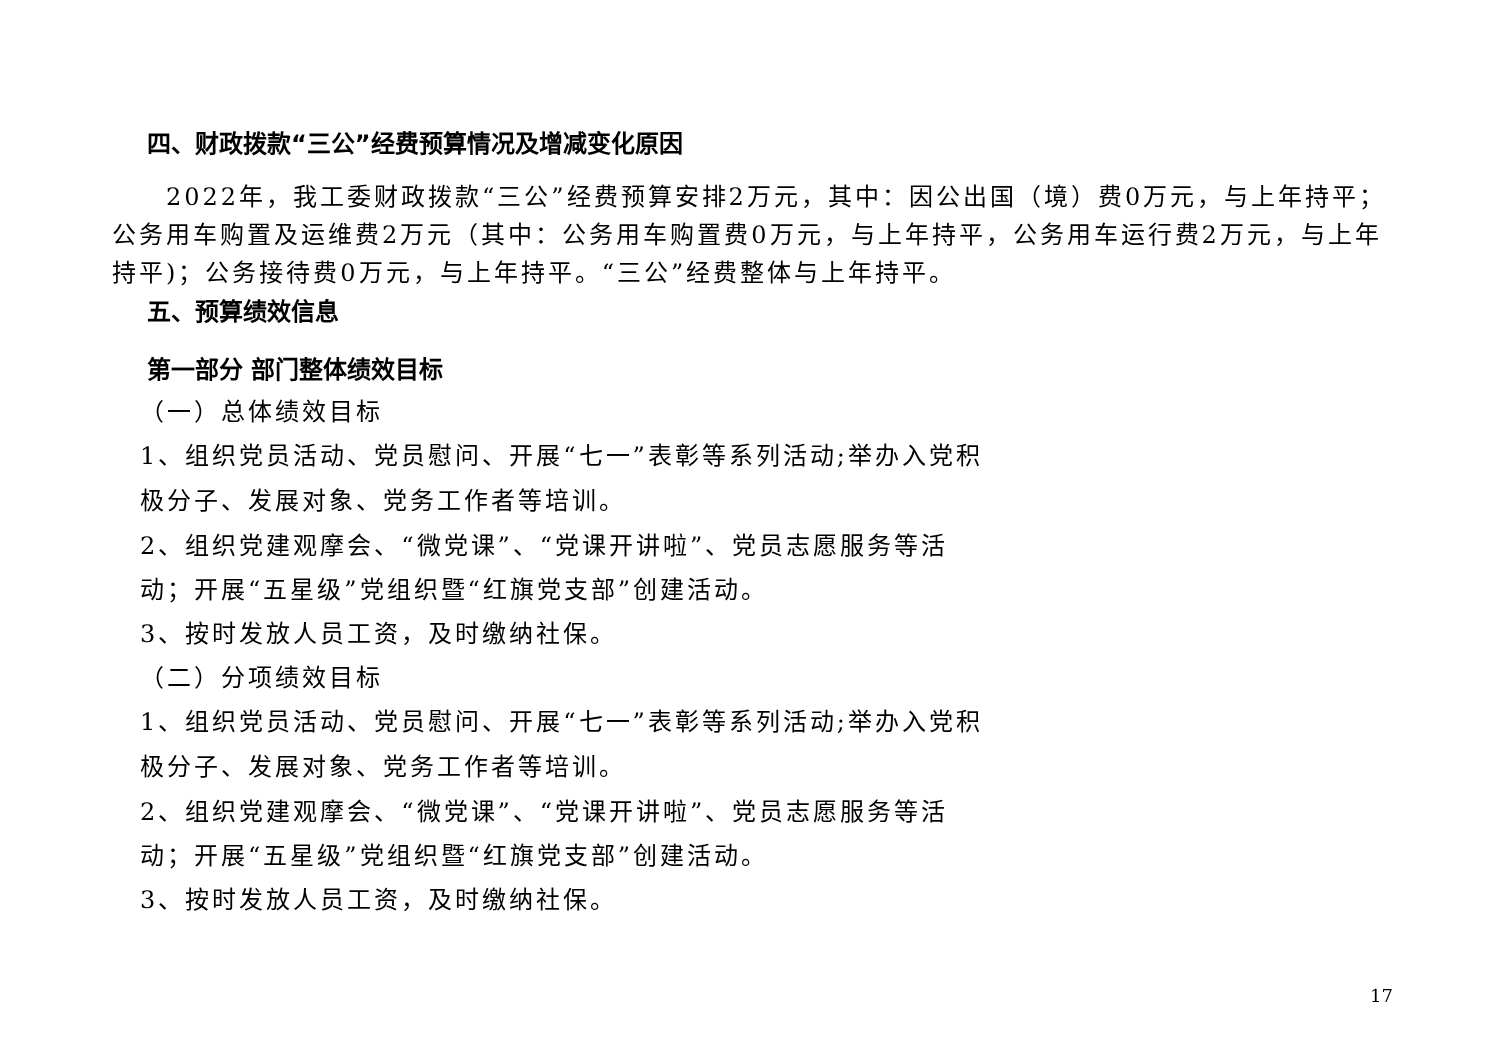四、财政拨款“三公”经费预算情况及增减变化原因
　　2022年，我工委财政拨款“三公”经费预算安排2万元，其中：因公出国（境）费0万元，与上年持平；公务用车购置及运维费2万元（其中：公务用车购置费0万元，与上年持平，公务用车运行费2万元，与上年持平)；公务接待费0万元，与上年持平。“三公”经费整体与上年持平。
五、预算绩效信息
第一部分 部门整体绩效目标
（一）总体绩效目标
1、组织党员活动、党员慰问、开展“七一”表彰等系列活动;举办入党积
极分子、发展对象、党务工作者等培训。
2、组织党建观摩会、“微党课”、“党课开讲啦”、党员志愿服务等活
动；开展“五星级”党组织暨“红旗党支部”创建活动。
3、按时发放人员工资，及时缴纳社保。
（二）分项绩效目标
1、组织党员活动、党员慰问、开展“七一”表彰等系列活动;举办入党积
极分子、发展对象、党务工作者等培训。
2、组织党建观摩会、“微党课”、“党课开讲啦”、党员志愿服务等活
动；开展“五星级”党组织暨“红旗党支部”创建活动。
3、按时发放人员工资，及时缴纳社保。
17